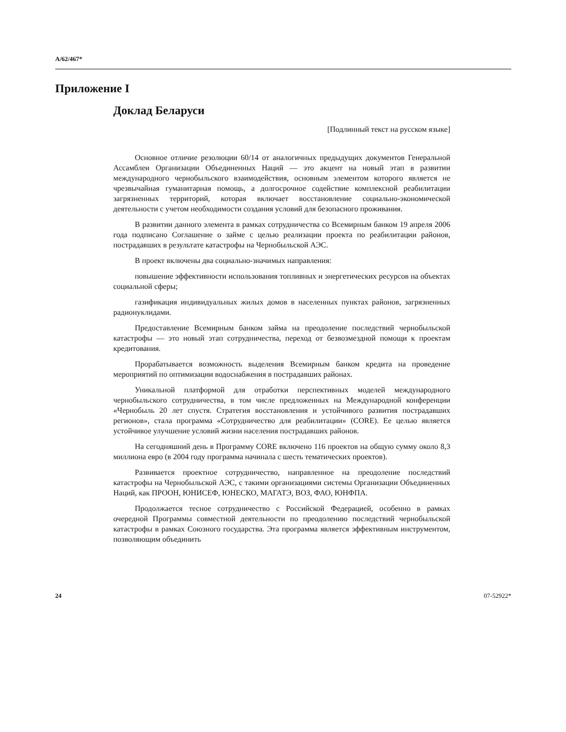A/62/467*
Приложение I
Доклад Беларуси
[Подлинный текст на русском языке]
Основное отличие резолюции 60/14 от аналогичных предыдущих документов Генеральной Ассамблеи Организации Объединенных Наций — это акцент на новый этап в развитии международного чернобыльского взаимодействия, основным элементом которого является не чрезвычайная гуманитарная помощь, а долгосрочное содействие комплексной реабилитации загрязненных территорий, которая включает восстановление социально-экономической деятельности с учетом необходимости создания условий для безопасного проживания.
В развитии данного элемента в рамках сотрудничества со Всемирным банком 19 апреля 2006 года подписано Соглашение о займе с целью реализации проекта по реабилитации районов, пострадавших в результате катастрофы на Чернобыльской АЭС.
В проект включены два социально-значимых направления:
повышение эффективности использования топливных и энергетических ресурсов на объектах социальной сферы;
газификация индивидуальных жилых домов в населенных пунктах районов, загрязненных радионуклидами.
Предоставление Всемирным банком займа на преодоление последствий чернобыльской катастрофы — это новый этап сотрудничества, переход от безвозмездной помощи к проектам кредитования.
Прорабатывается возможность выделения Всемирным банком кредита на проведение мероприятий по оптимизации водоснабжения в пострадавших районах.
Уникальной платформой для отработки перспективных моделей международного чернобыльского сотрудничества, в том числе предложенных на Международной конференции «Чернобыль 20 лет спустя. Стратегия восстановления и устойчивого развития пострадавших регионов», стала программа «Сотрудничество для реабилитации» (CORE). Ее целью является устойчивое улучшение условий жизни населения пострадавших районов.
На сегодняшний день в Программу CORE включено 116 проектов на общую сумму около 8,3 миллиона евро (в 2004 году программа начинала с шесть тематических проектов).
Развивается проектное сотрудничество, направленное на преодоление последствий катастрофы на Чернобыльской АЭС, с такими организациями системы Организации Объединенных Наций, как ПРООН, ЮНИСЕФ, ЮНЕСКО, МАГАТЭ, ВОЗ, ФАО, ЮНФПА.
Продолжается тесное сотрудничество с Российской Федерацией, особенно в рамках очередной Программы совместной деятельности по преодолению последствий чернобыльской катастрофы в рамках Союзного государства. Эта программа является эффективным инструментом, позволяющим объединить
24 07-52922*